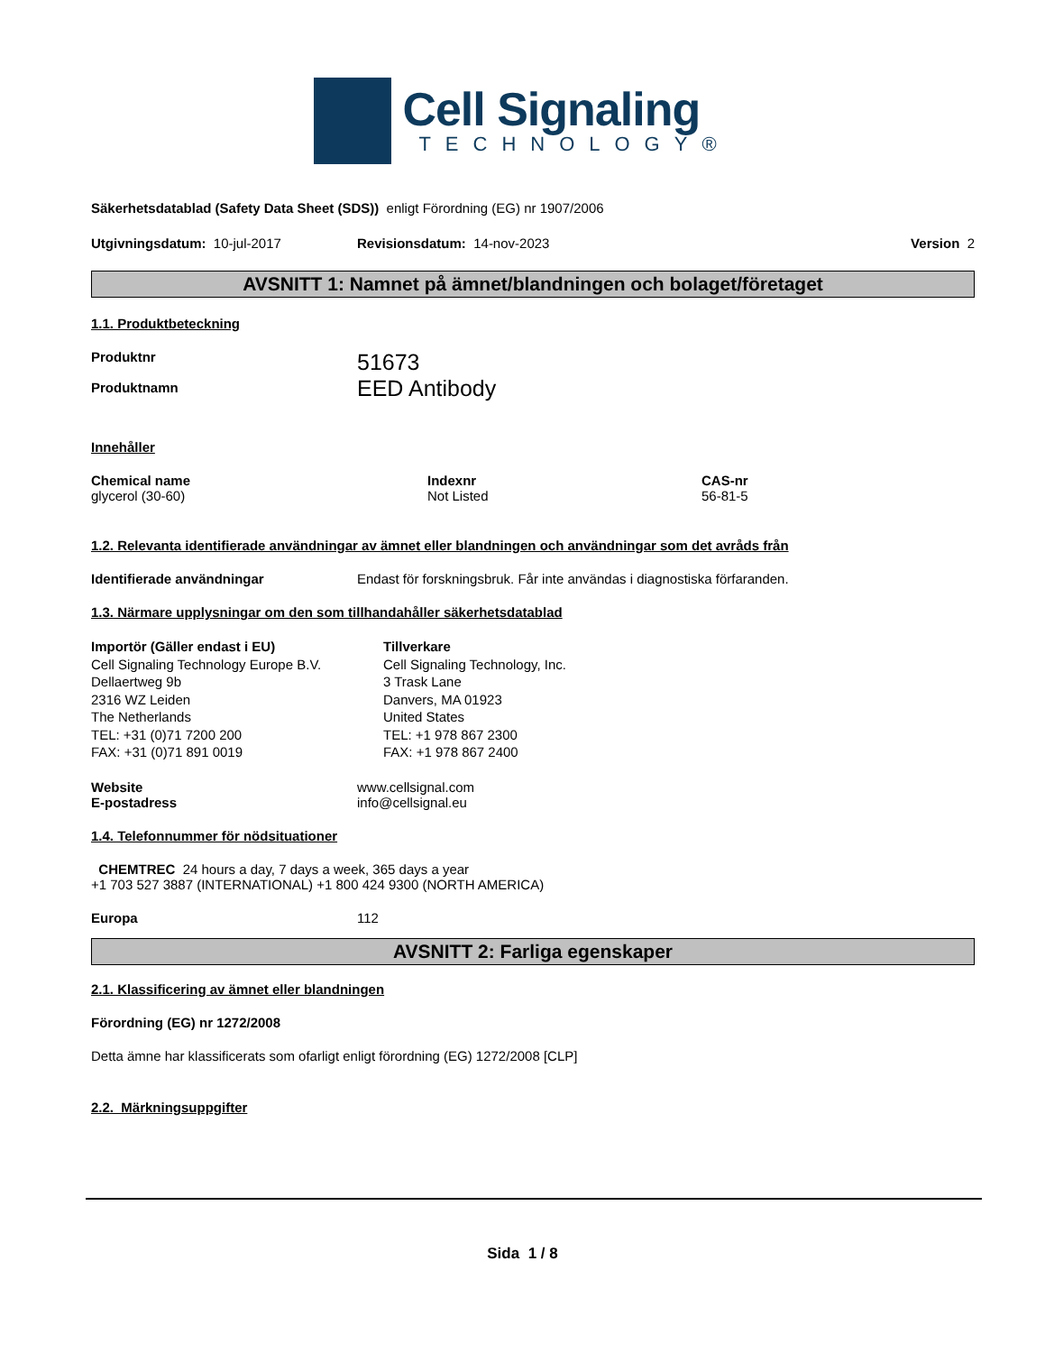Cell Signaling
TECHNOLOGY®
Säkerhetsdatablad (Safety Data Sheet (SDS)) enligt Förordning (EG) nr 1907/2006
Utgivningsdatum: 10-jul-2017 Revisionsdatum: 14-nov-2023 Version 2
AVSNITT 1: Namnet på ämnet/blandningen och bolaget/företaget
1.1. Produktbeteckning
Produktnr
Produktnamn 51673
EED Antibody
Innehåller
Chemical name
glycerol (30-60) Indexnr
Not Listed CAS-nr
56-81-5
1.2. Relevanta identifierade användningar av ämnet eller blandningen och användningar som det avråds från
Identifierade användningar Endast för forskningsbruk. Får inte användas i diagnostiska förfaranden.
1.3. Närmare upplysningar om den som tillhandahåller säkerhetsdatablad
Importör (Gäller endast i EU)
Cell Signaling Technology Europe B.V.
Dellaertweg 9b
2316 WZ Leiden
The Netherlands
TEL: +31 (0)71 7200 200
FAX: +31 (0)71 891 0019 Tillverkare
Cell Signaling Technology, Inc.
3 Trask Lane
Danvers, MA 01923
United States
TEL: +1 978 867 2300
FAX: +1 978 867 2400
Website
E-postadress www.cellsignal.com
info@cellsignal.eu
1.4. Telefonnummer för nödsituationer
CHEMTREC 24 hours a day, 7 days a week, 365 days a year
+1 703 527 3887 (INTERNATIONAL) +1 800 424 9300 (NORTH AMERICA)
Europa 112
AVSNITT 2: Farliga egenskaper
2.1. Klassificering av ämnet eller blandningen
Förordning (EG) nr 1272/2008
Detta ämne har klassificerats som ofarligt enligt förordning (EG) 1272/2008 [CLP]
2.2. Märkningsuppgifter
Sida 1 / 8